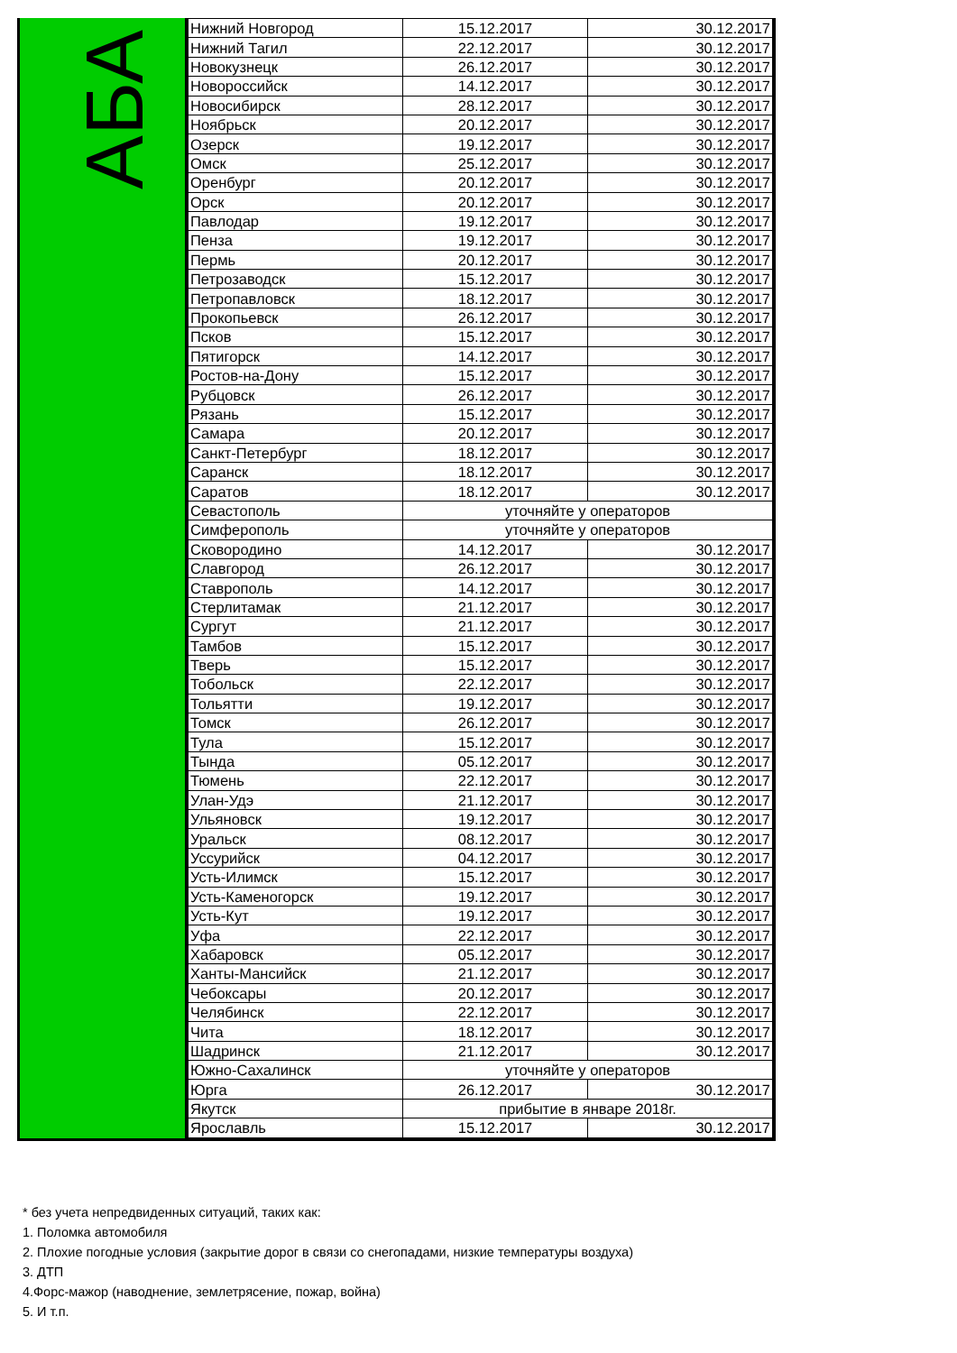АБА
| Нижний Новгород | 15.12.2017 | 30.12.2017 |
| Нижний Тагил | 22.12.2017 | 30.12.2017 |
| Новокузнецк | 26.12.2017 | 30.12.2017 |
| Новороссийск | 14.12.2017 | 30.12.2017 |
| Новосибирск | 28.12.2017 | 30.12.2017 |
| Ноябрьск | 20.12.2017 | 30.12.2017 |
| Озерск | 19.12.2017 | 30.12.2017 |
| Омск | 25.12.2017 | 30.12.2017 |
| Оренбург | 20.12.2017 | 30.12.2017 |
| Орск | 20.12.2017 | 30.12.2017 |
| Павлодар | 19.12.2017 | 30.12.2017 |
| Пенза | 19.12.2017 | 30.12.2017 |
| Пермь | 20.12.2017 | 30.12.2017 |
| Петрозаводск | 15.12.2017 | 30.12.2017 |
| Петропавловск | 18.12.2017 | 30.12.2017 |
| Прокопьевск | 26.12.2017 | 30.12.2017 |
| Псков | 15.12.2017 | 30.12.2017 |
| Пятигорск | 14.12.2017 | 30.12.2017 |
| Ростов-на-Дону | 15.12.2017 | 30.12.2017 |
| Рубцовск | 26.12.2017 | 30.12.2017 |
| Рязань | 15.12.2017 | 30.12.2017 |
| Самара | 20.12.2017 | 30.12.2017 |
| Санкт-Петербург | 18.12.2017 | 30.12.2017 |
| Саранск | 18.12.2017 | 30.12.2017 |
| Саратов | 18.12.2017 | 30.12.2017 |
| Севастополь | уточняйте у операторов | |
| Симферополь | уточняйте у операторов | |
| Сковородино | 14.12.2017 | 30.12.2017 |
| Славгород | 26.12.2017 | 30.12.2017 |
| Ставрополь | 14.12.2017 | 30.12.2017 |
| Стерлитамак | 21.12.2017 | 30.12.2017 |
| Сургут | 21.12.2017 | 30.12.2017 |
| Тамбов | 15.12.2017 | 30.12.2017 |
| Тверь | 15.12.2017 | 30.12.2017 |
| Тобольск | 22.12.2017 | 30.12.2017 |
| Тольятти | 19.12.2017 | 30.12.2017 |
| Томск | 26.12.2017 | 30.12.2017 |
| Тула | 15.12.2017 | 30.12.2017 |
| Тында | 05.12.2017 | 30.12.2017 |
| Тюмень | 22.12.2017 | 30.12.2017 |
| Улан-Удэ | 21.12.2017 | 30.12.2017 |
| Ульяновск | 19.12.2017 | 30.12.2017 |
| Уральск | 08.12.2017 | 30.12.2017 |
| Уссурийск | 04.12.2017 | 30.12.2017 |
| Усть-Илимск | 15.12.2017 | 30.12.2017 |
| Усть-Каменогорск | 19.12.2017 | 30.12.2017 |
| Усть-Кут | 19.12.2017 | 30.12.2017 |
| Уфа | 22.12.2017 | 30.12.2017 |
| Хабаровск | 05.12.2017 | 30.12.2017 |
| Ханты-Мансийск | 21.12.2017 | 30.12.2017 |
| Чебоксары | 20.12.2017 | 30.12.2017 |
| Челябинск | 22.12.2017 | 30.12.2017 |
| Чита | 18.12.2017 | 30.12.2017 |
| Шадринск | 21.12.2017 | 30.12.2017 |
| Южно-Сахалинск | уточняйте у операторов | |
| Юрга | 26.12.2017 | 30.12.2017 |
| Якутск | прибытие в январе 2018г. | |
| Ярославль | 15.12.2017 | 30.12.2017 |
* без учета непредвиденных ситуаций, таких как:
1. Поломка автомобиля
2. Плохие погодные условия (закрытие дорог в связи со снегопадами, низкие температуры воздуха)
3. ДТП
4.Форс-мажор (наводнение, землетрясение, пожар, война)
5. И т.п.